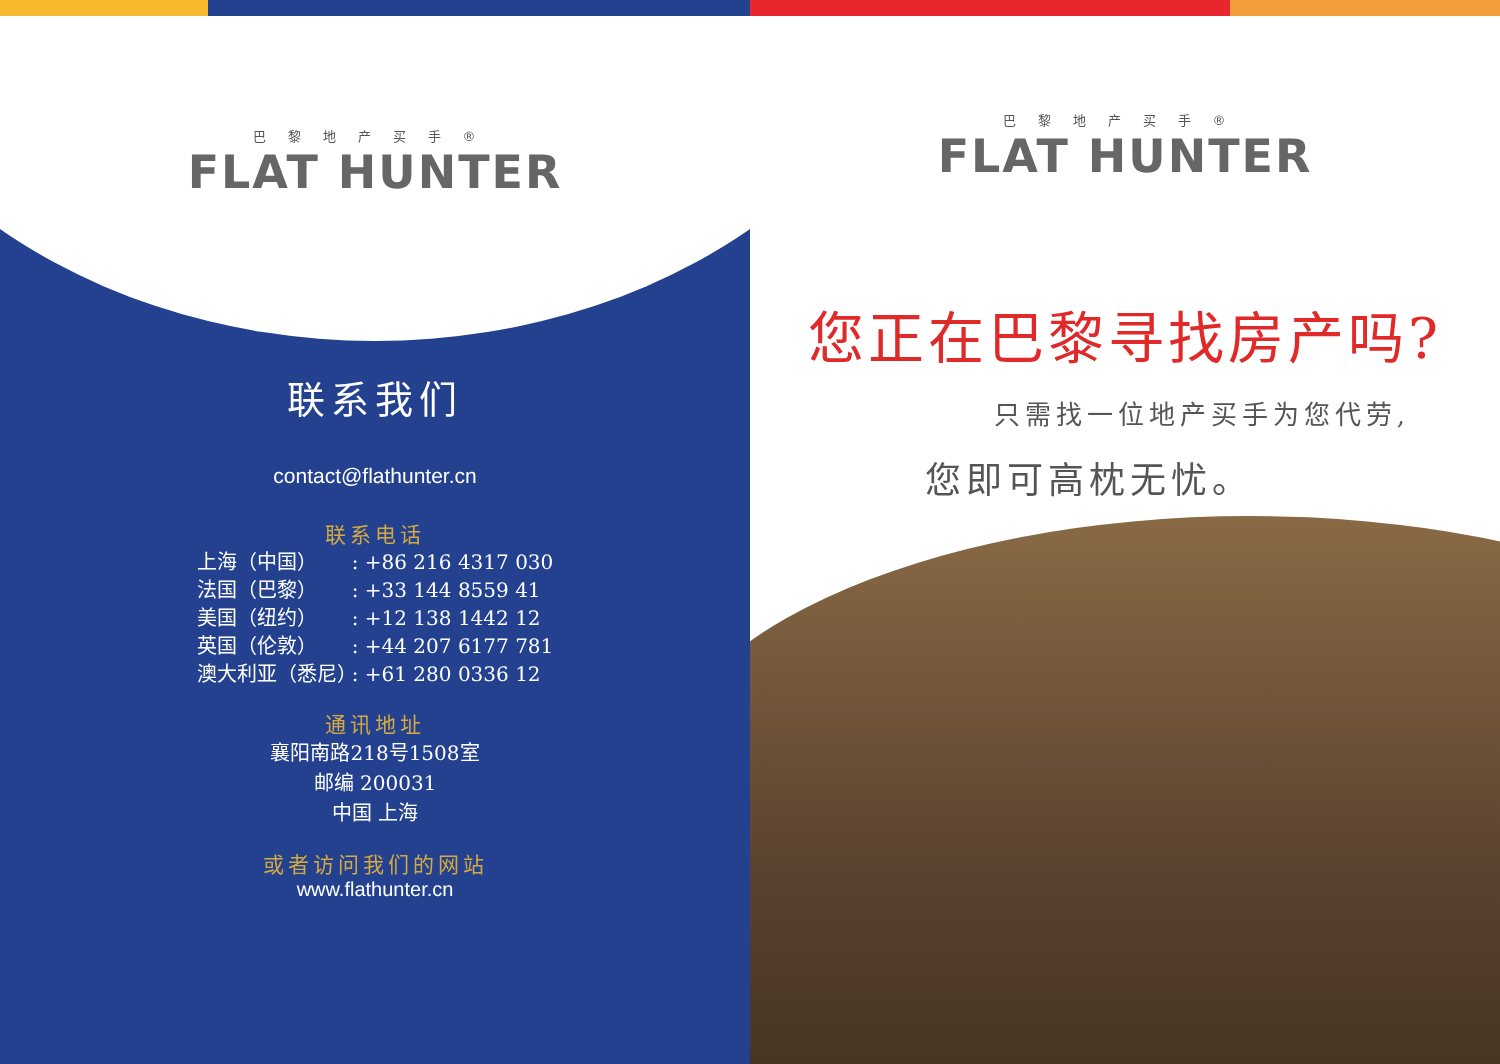巴黎地产买手®
FLAT HUNTER
联系我们
contact@flathunter.cn
联系电话
上海（中国）: +86 216 4317 030
法国（巴黎）: +33 144 8559 41
美国（纽约）: +12 138 1442 12
英国（伦敦）: +44 207 6177 781
澳大利亚（悉尼）: +61 280 0336 12
通讯地址
襄阳南路218号1508室
邮编 200031
中国 上海
或者访问我们的网站
www.flathunter.cn
巴黎地产买手®
FLAT HUNTER
您正在巴黎寻找房产吗?
只需找一位地产买手为您代劳,
您即可高枕无忧。